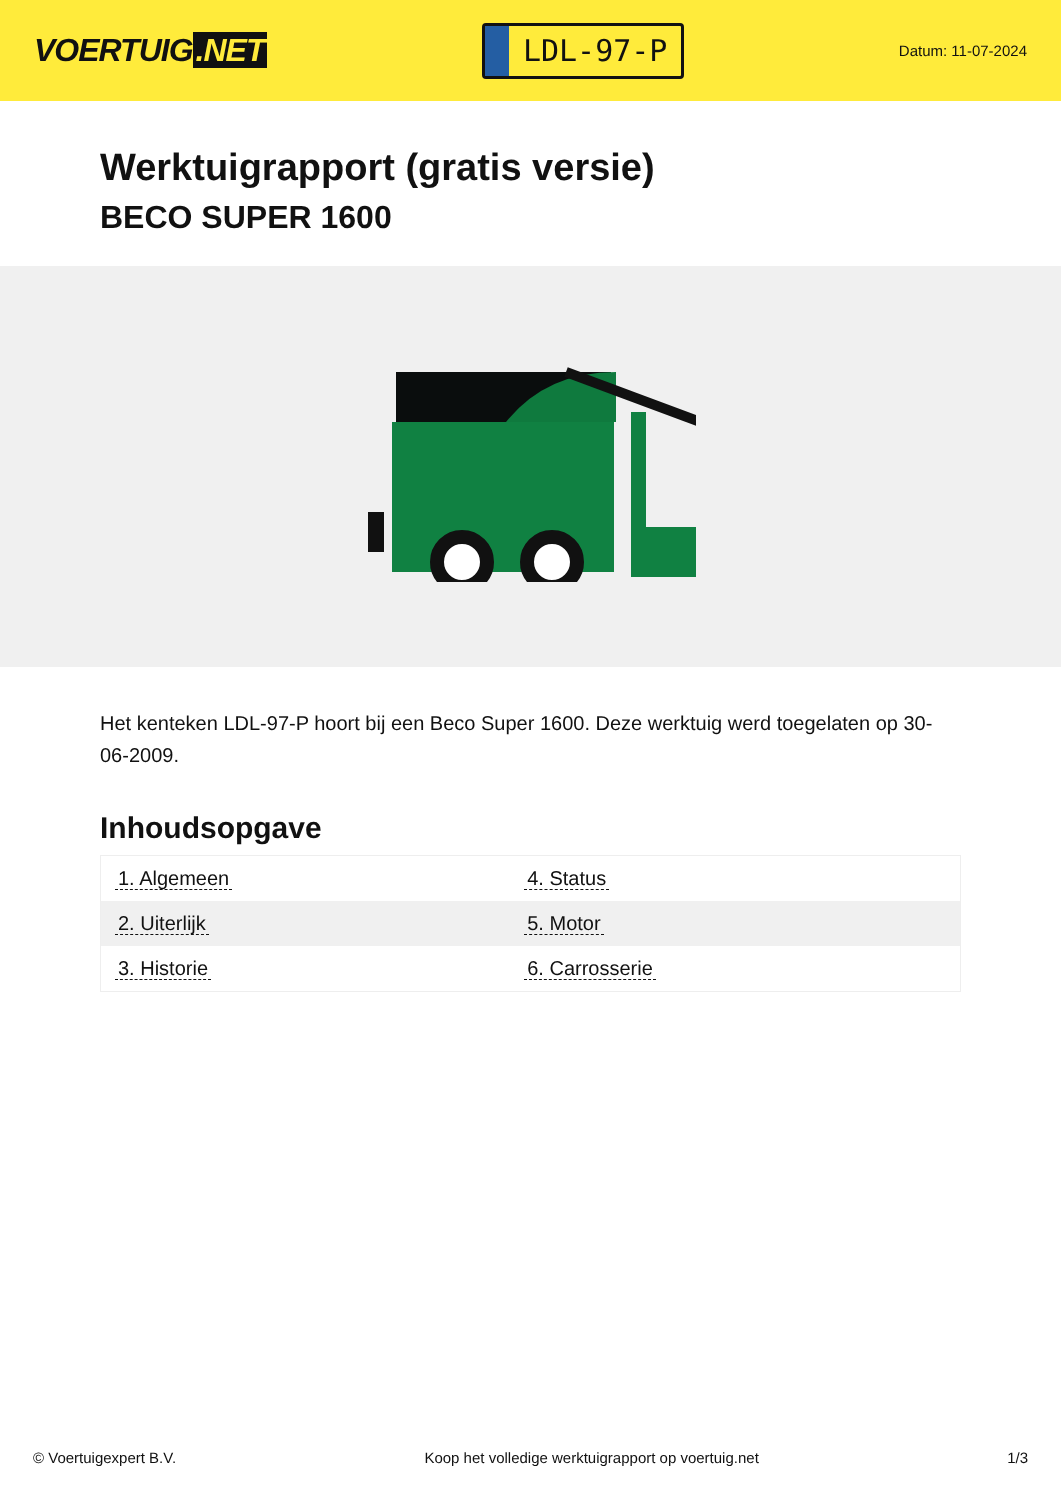VOERTUIG.NET
LDL-97-P
Datum: 11-07-2024
Werktuigrapport (gratis versie)
BECO SUPER 1600
Het kenteken LDL-97-P hoort bij een Beco Super 1600. Deze werktuig werd toegelaten op 30-06-2009.
Inhoudsopgave
| 1. Algemeen | 4. Status |
| 2. Uiterlijk | 5. Motor |
| 3. Historie | 6. Carrosserie |
© Voertuigexpert B.V. Koop het volledige werktuigrapport op voertuig.net 1/3